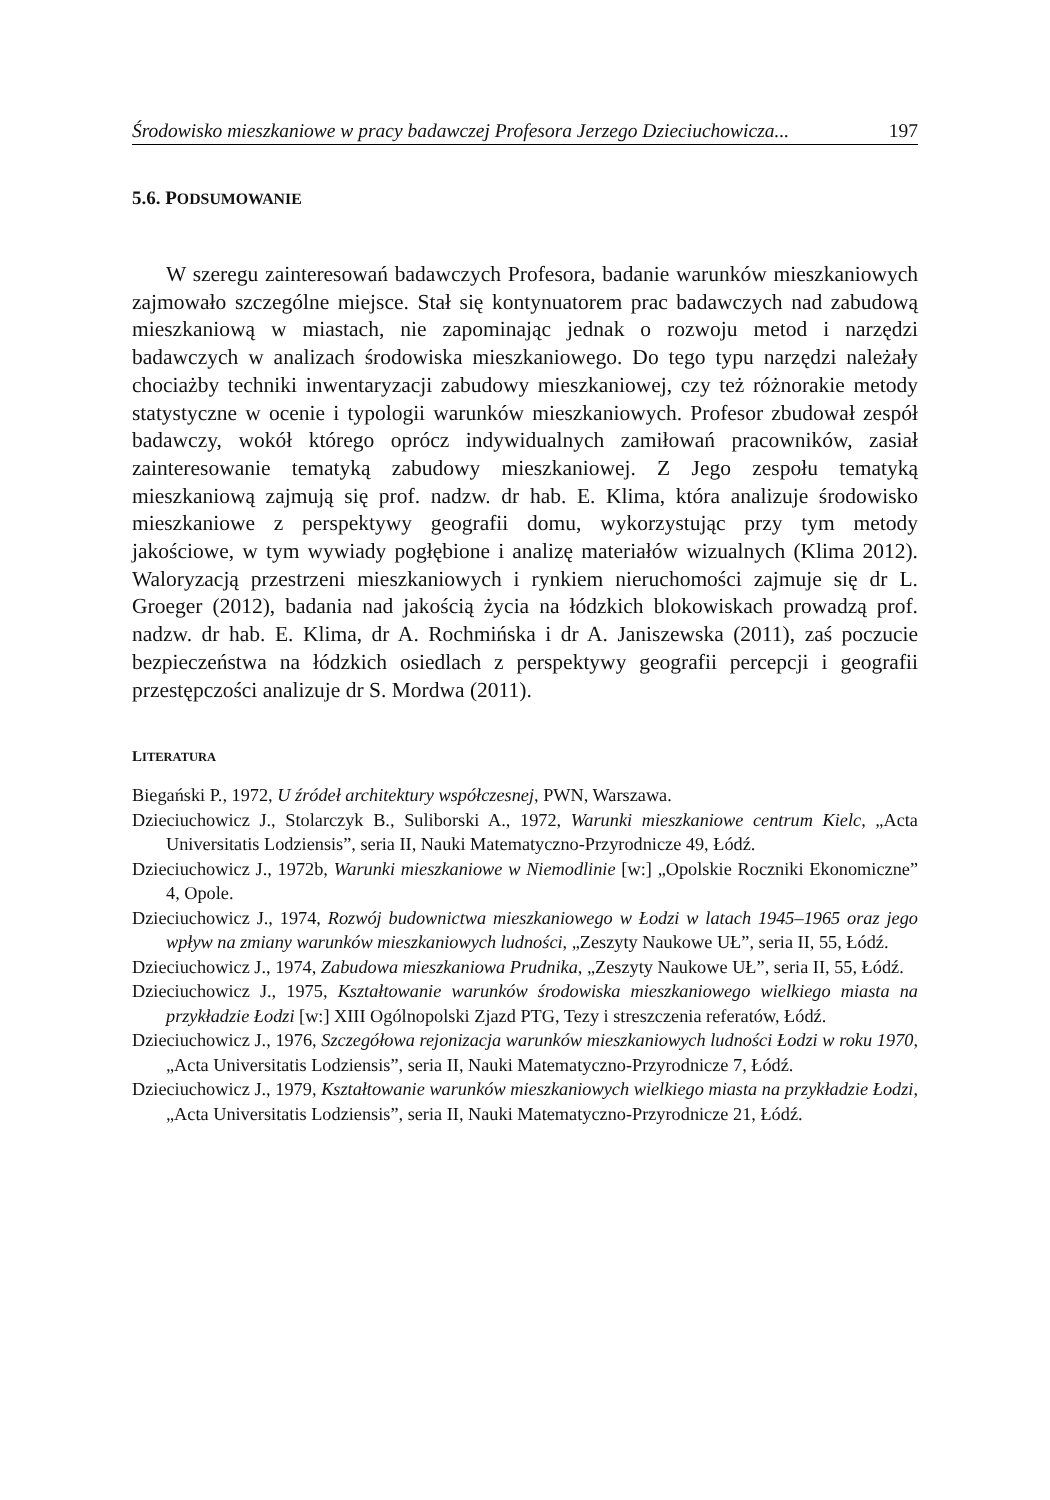Środowisko mieszkaniowe w pracy badawczej Profesora Jerzego Dzieciuchowicza... 197
5.6. PODSUMOWANIE
W szeregu zainteresowań badawczych Profesora, badanie warunków mieszkaniowych zajmowało szczególne miejsce. Stał się kontynuatorem prac badawczych nad zabudową mieszkaniową w miastach, nie zapominając jednak o rozwoju metod i narzędzi badawczych w analizach środowiska mieszkaniowego. Do tego typu narzędzi należały chociażby techniki inwentaryzacji zabudowy mieszkaniowej, czy też różnorakie metody statystyczne w ocenie i typologii warunków mieszkaniowych. Profesor zbudował zespół badawczy, wokół którego oprócz indywidualnych zamiłowań pracowników, zasiał zainteresowanie tematyką zabudowy mieszkaniowej. Z Jego zespołu tematyką mieszkaniową zajmują się prof. nadzw. dr hab. E. Klima, która analizuje środowisko mieszkaniowe z perspektywy geografii domu, wykorzystując przy tym metody jakościowe, w tym wywiady pogłębione i analizę materiałów wizualnych (Klima 2012). Waloryzacją przestrzeni mieszkaniowych i rynkiem nieruchomości zajmuje się dr L. Groeger (2012), badania nad jakością życia na łódzkich blokowiskach prowadzą prof. nadzw. dr hab. E. Klima, dr A. Rochmińska i dr A. Janiszewska (2011), zaś poczucie bezpieczeństwa na łódzkich osiedlach z perspektywy geografii percepcji i geografii przestępczości analizuje dr S. Mordwa (2011).
LITERATURA
Biegański P., 1972, U źródeł architektury współczesnej, PWN, Warszawa.
Dzieciuchowicz J., Stolarczyk B., Suliborski A., 1972, Warunki mieszkaniowe centrum Kielc, „Acta Universitatis Lodziensis”, seria II, Nauki Matematyczno-Przyrodnicze 49, Łódź.
Dzieciuchowicz J., 1972b, Warunki mieszkaniowe w Niemodlinie [w:] „Opolskie Roczniki Ekonomiczne” 4, Opole.
Dzieciuchowicz J., 1974, Rozwój budownictwa mieszkaniowego w Łodzi w latach 1945–1965 oraz jego wpływ na zmiany warunków mieszkaniowych ludności, „Zeszyty Naukowe UŁ”, seria II, 55, Łódź.
Dzieciuchowicz J., 1974, Zabudowa mieszkaniowa Prudnika, „Zeszyty Naukowe UŁ”, seria II, 55, Łódź.
Dzieciuchowicz J., 1975, Kształtowanie warunków środowiska mieszkaniowego wielkiego miasta na przykładzie Łodzi [w:] XIII Ogólnopolski Zjazd PTG, Tezy i streszczenia referatów, Łódź.
Dzieciuchowicz J., 1976, Szczegółowa rejonizacja warunków mieszkaniowych ludności Łodzi w roku 1970, „Acta Universitatis Lodziensis”, seria II, Nauki Matematyczno-Przyrodnicze 7, Łódź.
Dzieciuchowicz J., 1979, Kształtowanie warunków mieszkaniowych wielkiego miasta na przykładzie Łodzi, „Acta Universitatis Lodziensis”, seria II, Nauki Matematyczno-Przyrodnicze 21, Łódź.